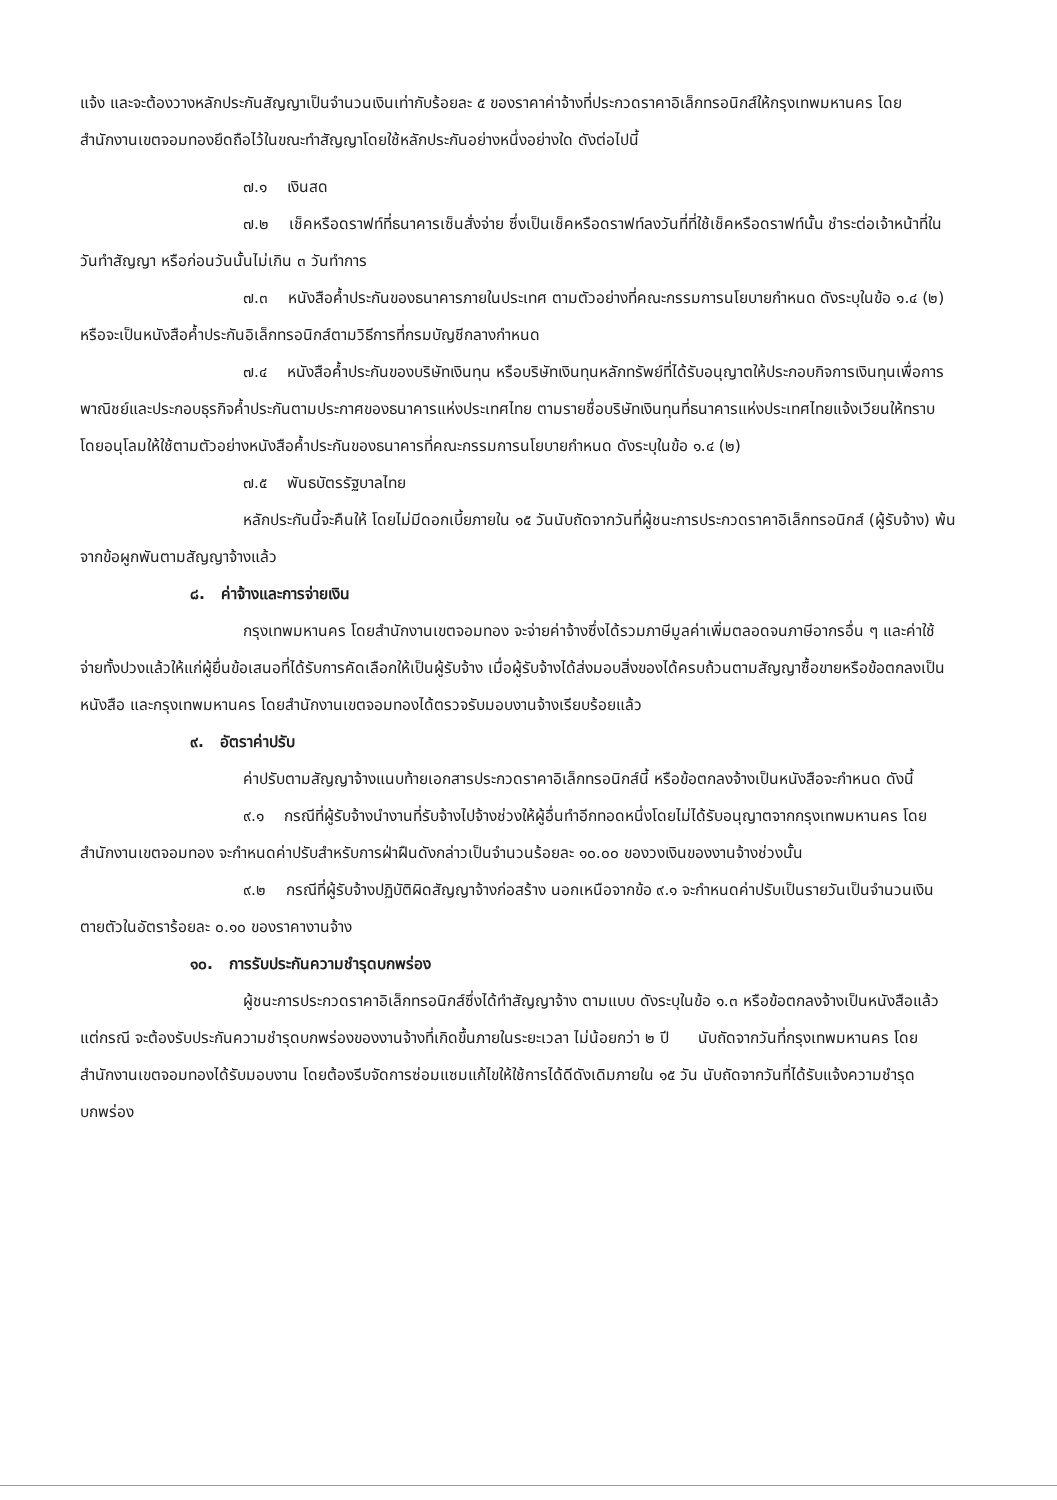แจ้ง และจะต้องวางหลักประกันสัญญาเป็นจำนวนเงินเท่ากับร้อยละ ๕ ของราคาค่าจ้างที่ประกวดราคาอิเล็กทรอนิกส์ให้กรุงเทพมหานคร โดยสำนักงานเขตจอมทองยึดถือไว้ในขณะทำสัญญาโดยใช้หลักประกันอย่างหนึ่งอย่างใด ดังต่อไปนี้
๗.๑ เงินสด
๗.๒ เช็คหรือดราฟท์ที่ธนาคารเซ็นสั่งจ่าย ซึ่งเป็นเช็คหรือดราฟท์ลงวันที่ที่ใช้เช็คหรือดราฟท์นั้น ชำระต่อเจ้าหน้าที่ในวันทำสัญญา หรือก่อนวันนั้นไม่เกิน ๓ วันทำการ
๗.๓ หนังสือค้ำประกันของธนาคารภายในประเทศ ตามตัวอย่างที่คณะกรรมการนโยบายกำหนด ดังระบุในข้อ ๑.๔ (๒) หรือจะเป็นหนังสือค้ำประกันอิเล็กทรอนิกส์ตามวิธีการที่กรมบัญชีกลางกำหนด
๗.๔ หนังสือค้ำประกันของบริษัทเงินทุน หรือบริษัทเงินทุนหลักทรัพย์ที่ได้รับอนุญาตให้ประกอบกิจการเงินทุนเพื่อการพาณิชย์และประกอบธุรกิจค้ำประกันตามประกาศของธนาคารแห่งประเทศไทย ตามรายชื่อบริษัทเงินทุนที่ธนาคารแห่งประเทศไทยแจ้งเวียนให้ทราบ โดยอนุโลมให้ใช้ตามตัวอย่างหนังสือค้ำประกันของธนาคารที่คณะกรรมการนโยบายกำหนด ดังระบุในข้อ ๑.๔ (๒)
๗.๕ พันธบัตรรัฐบาลไทย
หลักประกันนี้จะคืนให้ โดยไม่มีดอกเบี้ยภายใน ๑๕ วันนับถัดจากวันที่ผู้ชนะการประกวดราคาอิเล็กทรอนิกส์ (ผู้รับจ้าง) พ้นจากข้อผูกพันตามสัญญาจ้างแล้ว
๘. ค่าจ้างและการจ่ายเงิน
กรุงเทพมหานคร โดยสำนักงานเขตจอมทอง จะจ่ายค่าจ้างซึ่งได้รวมภาษีมูลค่าเพิ่มตลอดจนภาษีอากรอื่น ๆ และค่าใช้จ่ายทั้งปวงแล้วให้แก่ผู้ยื่นข้อเสนอที่ได้รับการคัดเลือกให้เป็นผู้รับจ้าง เมื่อผู้รับจ้างได้ส่งมอบสิ่งของได้ครบถ้วนตามสัญญาซื้อขายหรือข้อตกลงเป็นหนังสือ และกรุงเทพมหานคร โดยสำนักงานเขตจอมทองได้ตรวจรับมอบงานจ้างเรียบร้อยแล้ว
๙. อัตราค่าปรับ
ค่าปรับตามสัญญาจ้างแนบท้ายเอกสารประกวดราคาอิเล็กทรอนิกส์นี้ หรือข้อตกลงจ้างเป็นหนังสือจะกำหนด ดังนี้
๙.๑ กรณีที่ผู้รับจ้างนำงานที่รับจ้างไปจ้างช่วงให้ผู้อื่นทำอีกทอดหนึ่งโดยไม่ได้รับอนุญาตจากกรุงเทพมหานคร โดยสำนักงานเขตจอมทอง จะกำหนดค่าปรับสำหรับการฝ่าฝืนดังกล่าวเป็นจำนวนร้อยละ ๑๐.๐๐ ของวงเงินของงานจ้างช่วงนั้น
๙.๒ กรณีที่ผู้รับจ้างปฏิบัติผิดสัญญาจ้างก่อสร้าง นอกเหนือจากข้อ ๙.๑ จะกำหนดค่าปรับเป็นรายวันเป็นจำนวนเงินตายตัวในอัตราร้อยละ ๐.๑๐ ของราคางานจ้าง
๑๐. การรับประกันความชำรุดบกพร่อง
ผู้ชนะการประกวดราคาอิเล็กทรอนิกส์ซึ่งได้ทำสัญญาจ้าง ตามแบบ ดังระบุในข้อ ๑.๓ หรือข้อตกลงจ้างเป็นหนังสือแล้วแต่กรณี จะต้องรับประกันความชำรุดบกพร่องของงานจ้างที่เกิดขึ้นภายในระยะเวลา ไม่น้อยกว่า ๒ ปี นับถัดจากวันที่กรุงเทพมหานคร โดยสำนักงานเขตจอมทองได้รับมอบงาน โดยต้องรีบจัดการซ่อมแซมแก้ไขให้ใช้การได้ดีดังเดิมภายใน ๑๕ วัน นับถัดจากวันที่ได้รับแจ้งความชำรุดบกพร่อง